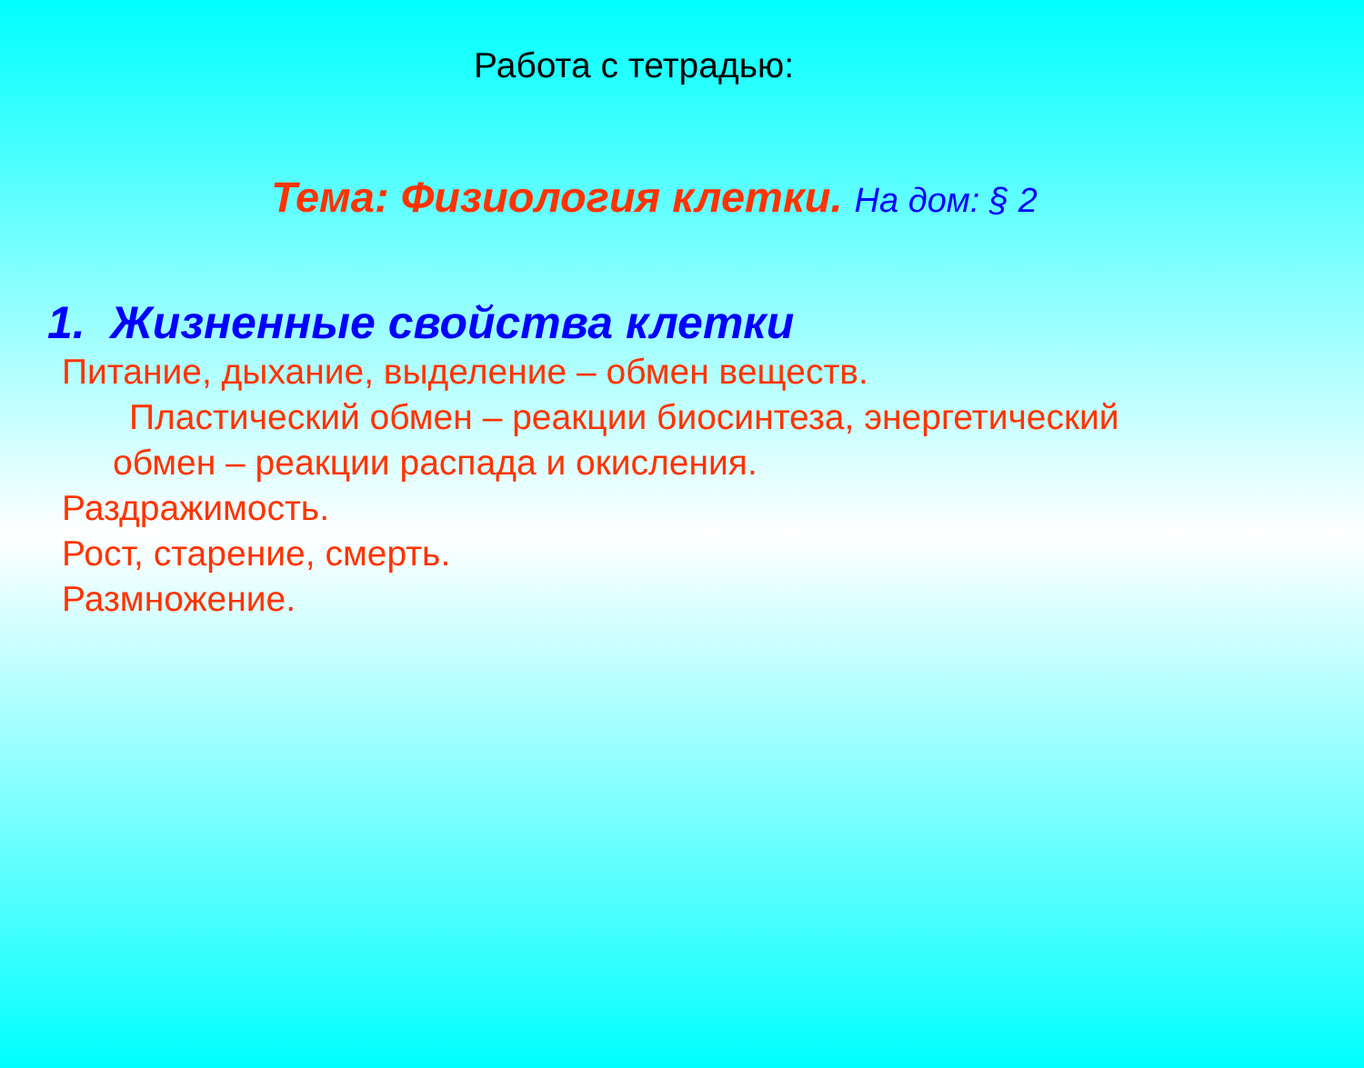Работа с тетрадью:
Тема: Физиология клетки. На дом: § 2
1. Жизненные свойства клетки
Питание, дыхание, выделение – обмен веществ.
Пластический обмен – реакции биосинтеза, энергетический обмен – реакции распада и окисления.
Раздражимость.
Рост, старение, смерть.
Размножение.